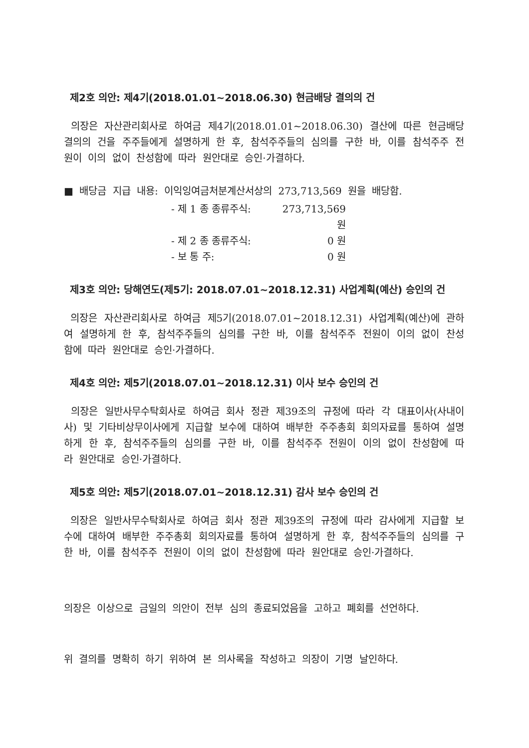제2호 의안: 제4기(2018.01.01~2018.06.30) 현금배당 결의의 건
의장은 자산관리회사로 하여금 제4기(2018.01.01~2018.06.30) 결산에 따른 현금배당 결의의 건을 주주들에게 설명하게 한 후, 참석주주들의 심의를 구한 바, 이를 참석주주 전원이 이의 없이 찬성함에 따라 원안대로 승인·가결하다.
■ 배당금 지급 내용: 이익잉여금처분계산서상의 273,713,569 원을 배당함.
- 제 1 종 종류주식: 273,713,569 원
- 제 2 종 종류주식: 0 원
- 보 통 주: 0 원
제3호 의안: 당해연도(제5기: 2018.07.01~2018.12.31) 사업계획(예산) 승인의 건
의장은 자산관리회사로 하여금 제5기(2018.07.01~2018.12.31) 사업계획(예산)에 관하여 설명하게 한 후, 참석주주들의 심의를 구한 바, 이를 참석주주 전원이 이의 없이 찬성함에 따라 원안대로 승인·가결하다.
제4호 의안: 제5기(2018.07.01~2018.12.31) 이사 보수 승인의 건
의장은 일반사무수탁회사로 하여금 회사 정관 제39조의 규정에 따라 각 대표이사(사내이사) 및 기타비상무이사에게 지급할 보수에 대하여 배부한 주주총회 회의자료를 통하여 설명하게 한 후, 참석주주들의 심의를 구한 바, 이를 참석주주 전원이 이의 없이 찬성함에 따라 원안대로 승인·가결하다.
제5호 의안: 제5기(2018.07.01~2018.12.31) 감사 보수 승인의 건
의장은 일반사무수탁회사로 하여금 회사 정관 제39조의 규정에 따라 감사에게 지급할 보수에 대하여 배부한 주주총회 회의자료를 통하여 설명하게 한 후, 참석주주들의 심의를 구한 바, 이를 참석주주 전원이 이의 없이 찬성함에 따라 원안대로 승인·가결하다.
의장은 이상으로 금일의 의안이 전부 심의 종료되었음을 고하고 폐회를 선언하다.
위 결의를 명확히 하기 위하여 본 의사록을 작성하고 의장이 기명 날인하다.